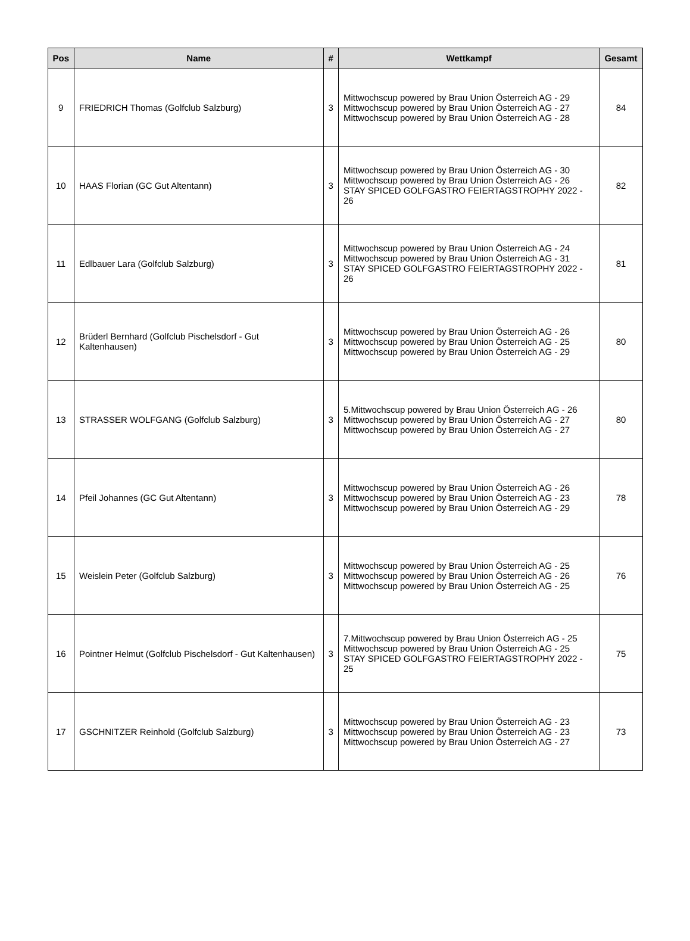| Pos | Name | # | Wettkampf | Gesamt |
| --- | --- | --- | --- | --- |
| 9 | FRIEDRICH Thomas (Golfclub Salzburg) | 3 | Mittwochscup powered by Brau Union Österreich AG - 29 Mittwochscup powered by Brau Union Österreich AG - 27 Mittwochscup powered by Brau Union Österreich AG - 28 | 84 |
| 10 | HAAS Florian (GC Gut Altentann) | 3 | Mittwochscup powered by Brau Union Österreich AG - 30 Mittwochscup powered by Brau Union Österreich AG - 26 STAY SPICED GOLFGASTRO FEIERTAGSTROPHY 2022 - 26 | 82 |
| 11 | Edlbauer Lara (Golfclub Salzburg) | 3 | Mittwochscup powered by Brau Union Österreich AG - 24 Mittwochscup powered by Brau Union Österreich AG - 31 STAY SPICED GOLFGASTRO FEIERTAGSTROPHY 2022 - 26 | 81 |
| 12 | Brüderl Bernhard (Golfclub Pischelsdorf - Gut Kaltenhausen) | 3 | Mittwochscup powered by Brau Union Österreich AG - 26 Mittwochscup powered by Brau Union Österreich AG - 25 Mittwochscup powered by Brau Union Österreich AG - 29 | 80 |
| 13 | STRASSER WOLFGANG (Golfclub Salzburg) | 3 | 5.Mittwochscup powered by Brau Union Österreich AG - 26 Mittwochscup powered by Brau Union Österreich AG - 27 Mittwochscup powered by Brau Union Österreich AG - 27 | 80 |
| 14 | Pfeil Johannes (GC Gut Altentann) | 3 | Mittwochscup powered by Brau Union Österreich AG - 26 Mittwochscup powered by Brau Union Österreich AG - 23 Mittwochscup powered by Brau Union Österreich AG - 29 | 78 |
| 15 | Weislein Peter (Golfclub Salzburg) | 3 | Mittwochscup powered by Brau Union Österreich AG - 25 Mittwochscup powered by Brau Union Österreich AG - 26 Mittwochscup powered by Brau Union Österreich AG - 25 | 76 |
| 16 | Pointner Helmut (Golfclub Pischelsdorf - Gut Kaltenhausen) | 3 | 7.Mittwochscup powered by Brau Union Österreich AG - 25 Mittwochscup powered by Brau Union Österreich AG - 25 STAY SPICED GOLFGASTRO FEIERTAGSTROPHY 2022 - 25 | 75 |
| 17 | GSCHNITZER Reinhold (Golfclub Salzburg) | 3 | Mittwochscup powered by Brau Union Österreich AG - 23 Mittwochscup powered by Brau Union Österreich AG - 23 Mittwochscup powered by Brau Union Österreich AG - 27 | 73 |